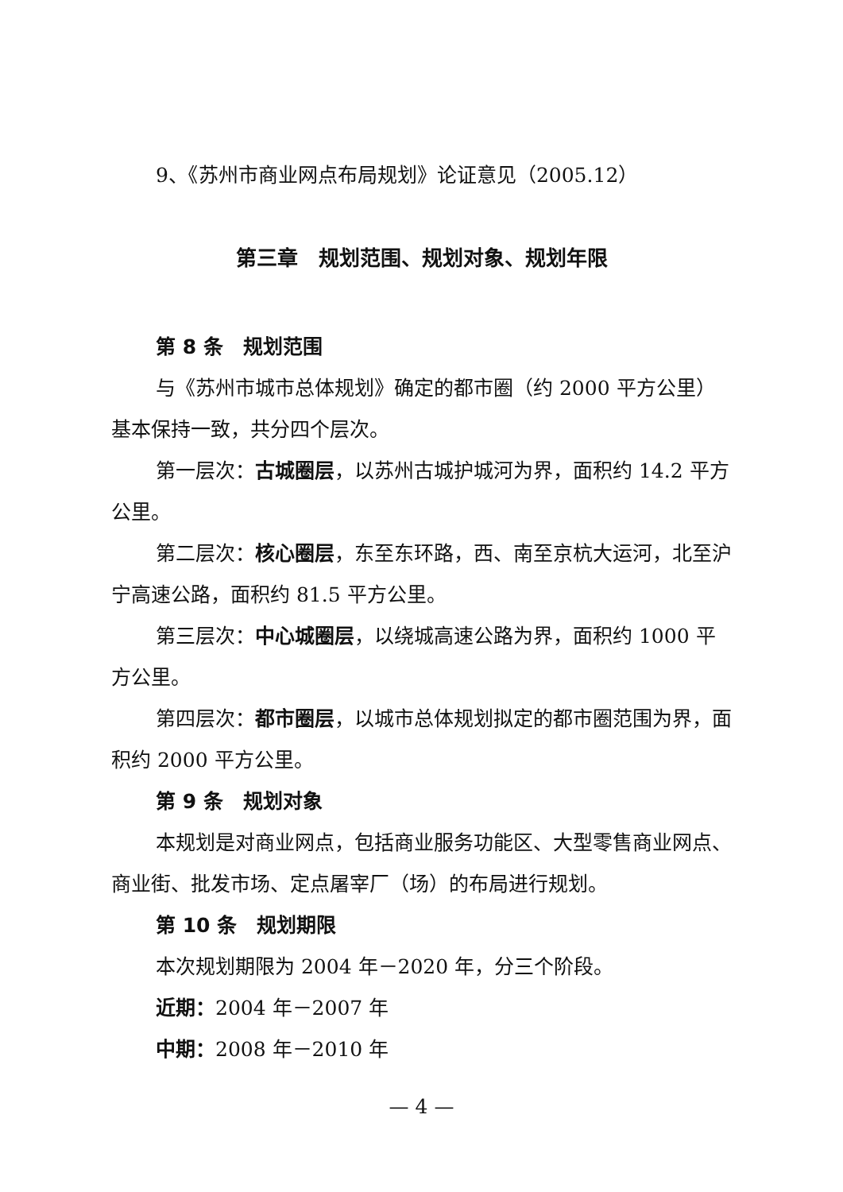9、《苏州市商业网点布局规划》论证意见（2005.12）
第三章　规划范围、规划对象、规划年限
第 8 条　规划范围
与《苏州市城市总体规划》确定的都市圈（约 2000 平方公里）基本保持一致，共分四个层次。
第一层次：古城圈层，以苏州古城护城河为界，面积约 14.2 平方公里。
第二层次：核心圈层，东至东环路，西、南至京杭大运河，北至沪宁高速公路，面积约 81.5 平方公里。
第三层次：中心城圈层，以绕城高速公路为界，面积约 1000 平方公里。
第四层次：都市圈层，以城市总体规划拟定的都市圈范围为界，面积约 2000 平方公里。
第 9 条　规划对象
本规划是对商业网点，包括商业服务功能区、大型零售商业网点、商业街、批发市场、定点屠宰厂（场）的布局进行规划。
第 10 条　规划期限
本次规划期限为 2004 年－2020 年，分三个阶段。
近期：2004 年－2007 年
中期：2008 年－2010 年
— 4 —